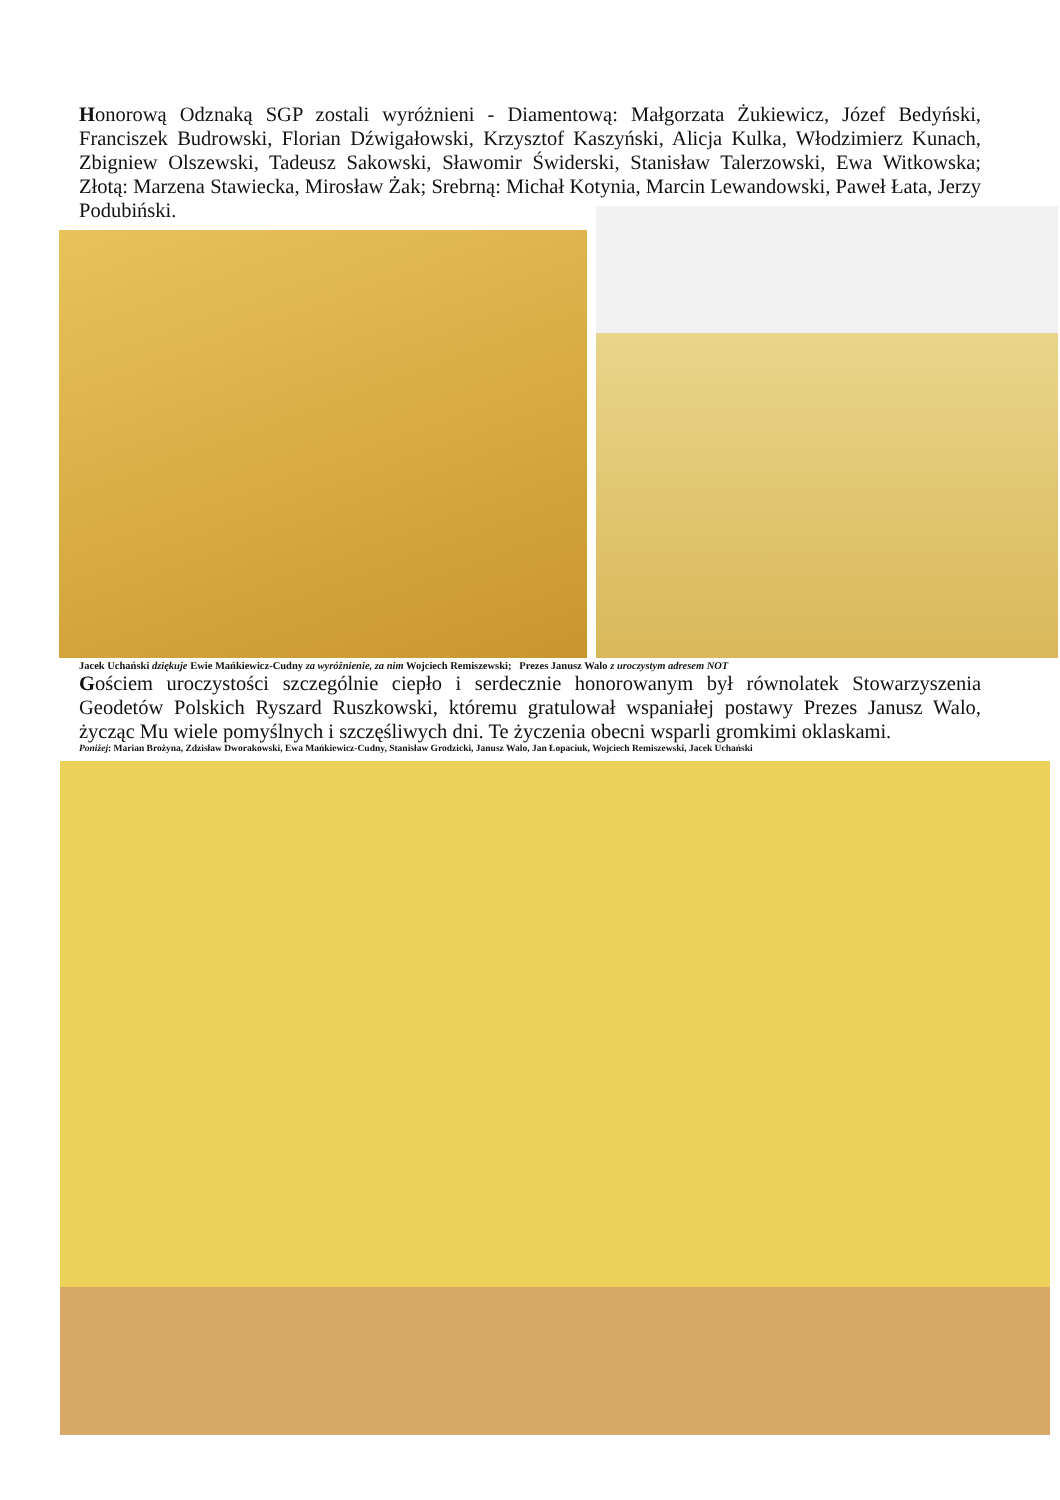Honorową Odznaką SGP zostali wyróżnieni - Diamentową: Małgorzata Żukiewicz, Józef Bedyński, Franciszek Budrowski, Florian Dźwigałowski, Krzysztof Kaszyński, Alicja Kulka, Włodzimierz Kunach, Zbigniew Olszewski, Tadeusz Sakowski, Sławomir Świderski, Stanisław Talerzowski, Ewa Witkowska; Złotą: Marzena Stawiecka, Mirosław Żak; Srebrną: Michał Kotynia, Marcin Lewandowski, Paweł Łata, Jerzy Podubiński.
Jacek Uchański dziękuje Ewie Mańkiewicz-Cudny za wyróżnienie, za nim Wojciech Remiszewski; Prezes Janusz Walo z uroczystym adresem NOT
Gościem uroczystości szczególnie ciepło i serdecznie honorowanym był równolatek Stowarzyszenia Geodetów Polskich Ryszard Ruszkowski, któremu gratulował wspaniałej postawy Prezes Janusz Walo, życząc Mu wiele pomyślnych i szczęśliwych dni. Te życzenia obecni wsparli gromkimi oklaskami.
Poniżej: Marian Brożyna, Zdzisław Dworakowski, Ewa Mańkiewicz-Cudny, Stanisław Grodzicki, Janusz Walo, Jan Łopaciuk, Wojciech Remiszewski, Jacek Uchański